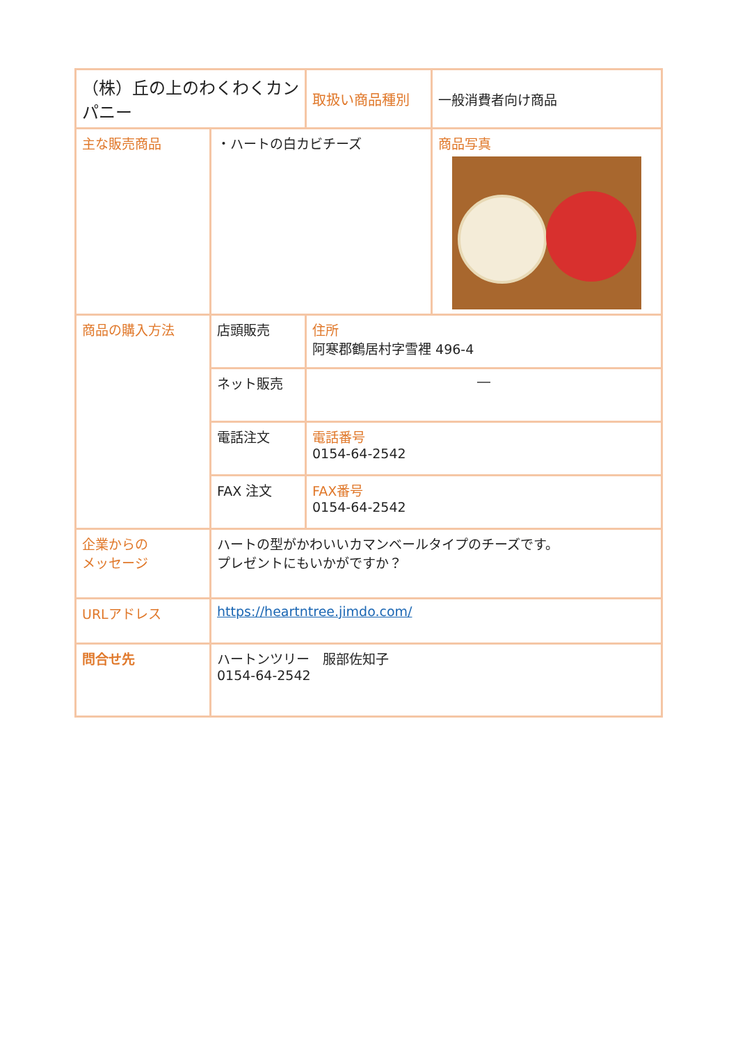| （株）丘の上のわくわくカンパニー | | 取扱い商品種別 | 一般消費者向け商品 |
| 主な販売商品 | ・ハートの白カビチーズ | | 商品写真 |
| 商品の購入方法 | 店頭販売 | 住所 阿寒郡鶴居村字雪裡 496-4 | |
| | ネット販売 | ― | |
| | 電話注文 | 電話番号 0154-64-2542 | |
| | FAX 注文 | FAX番号 0154-64-2542 | |
| 企業からの メッセージ | ハートの型がかわいいカマンベールタイプのチーズです。 プレゼントにもいかがですか？ | | |
| URLアドレス | https://heartntree.jimdo.com/ | | |
| 問合せ先 | ハートンツリー 服部佐知子 0154-64-2542 | | |